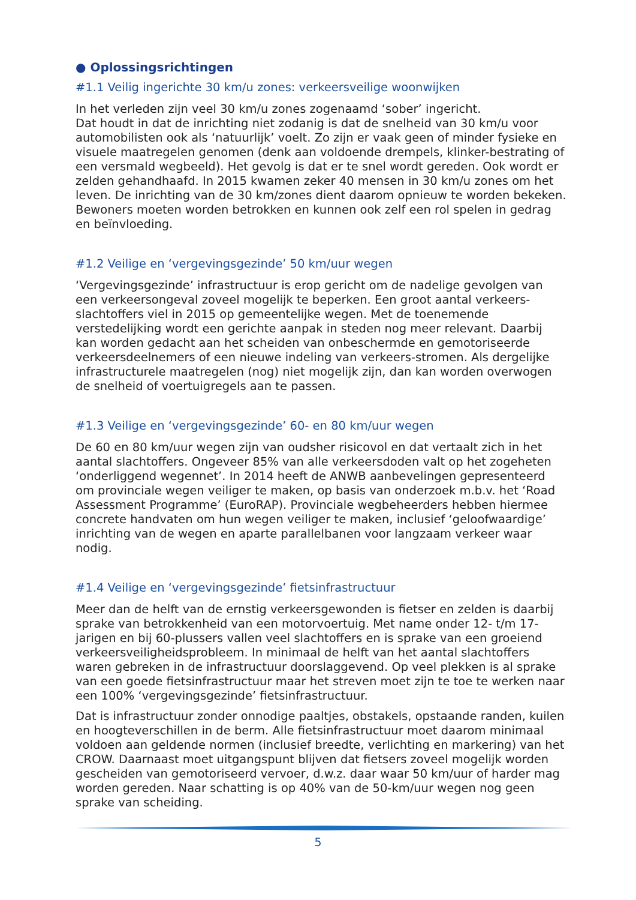● Oplossingsrichtingen
#1.1 Veilig ingerichte 30 km/u zones: verkeersveilige woonwijken
In het verleden zijn veel 30 km/u zones zogenaamd ‘sober’ ingericht.
Dat houdt in dat de inrichting niet zodanig is dat de snelheid van 30 km/u voor automobilisten ook als ‘natuurlijk’ voelt. Zo zijn er vaak geen of minder fysieke en visuele maatregelen genomen (denk aan voldoende drempels, klinker-bestrating of een versmald wegbeeld). Het gevolg is dat er te snel wordt gereden. Ook wordt er zelden gehandhaafd. In 2015 kwamen zeker 40 mensen in 30 km/u zones om het leven. De inrichting van de 30 km/zones dient daarom opnieuw te worden bekeken. Bewoners moeten worden betrokken en kunnen ook zelf een rol spelen in gedrag en beïnvloeding.
#1.2 Veilige en ‘vergevingsgezinde’ 50 km/uur wegen
‘Vergevingsgezinde’ infrastructuur is erop gericht om de nadelige gevolgen van een verkeersongeval zoveel mogelijk te beperken. Een groot aantal verkeers-slachtoffers viel in 2015 op gemeentelijke wegen. Met de toenemende verstedelijking wordt een gerichte aanpak in steden nog meer relevant. Daarbij kan worden gedacht aan het scheiden van onbeschermde en gemotoriseerde verkeersdeelnemers of een nieuwe indeling van verkeers-stromen. Als dergelijke infrastructurele maatregelen (nog) niet mogelijk zijn, dan kan worden overwogen de snelheid of voertuigregels aan te passen.
#1.3 Veilige en ‘vergevingsgezinde’ 60- en 80 km/uur wegen
De 60 en 80 km/uur wegen zijn van oudsher risicovol en dat vertaalt zich in het aantal slachtoffers. Ongeveer 85% van alle verkeersdoden valt op het zogeheten ‘onderliggend wegennet’. In 2014 heeft de ANWB aanbevelingen gepresenteerd om provinciale wegen veiliger te maken, op basis van onderzoek m.b.v. het ‘Road Assessment Programme’ (EuroRAP). Provinciale wegbeheerders hebben hiermee concrete handvaten om hun wegen veiliger te maken, inclusief ‘geloofwaardige’ inrichting van de wegen en aparte parallelbanen voor langzaam verkeer waar nodig.
#1.4 Veilige en ‘vergevingsgezinde’ fietsinfrastructuur
Meer dan de helft van de ernstig verkeersgewonden is fietser en zelden is daarbij sprake van betrokkenheid van een motorvoertuig. Met name onder 12- t/m 17-jarigen en bij 60-plussers vallen veel slachtoffers en is sprake van een groeiend verkeersveiligheidsprobleem. In minimaal de helft van het aantal slachtoffers waren gebreken in de infrastructuur doorslaggevend. Op veel plekken is al sprake van een goede fietsinfrastructuur maar het streven moet zijn te toe te werken naar een 100% ‘vergevingsgezinde’ fietsinfrastructuur.
Dat is infrastructuur zonder onnodige paaltjes, obstakels, opstaande randen, kuilen en hoogteverschillen in de berm. Alle fietsinfrastructuur moet daarom minimaal voldoen aan geldende normen (inclusief breedte, verlichting en markering) van het CROW. Daarnaast moet uitgangspunt blijven dat fietsers zoveel mogelijk worden gescheiden van gemotoriseerd vervoer, d.w.z. daar waar 50 km/uur of harder mag worden gereden. Naar schatting is op 40% van de 50-km/uur wegen nog geen sprake van scheiding.
5